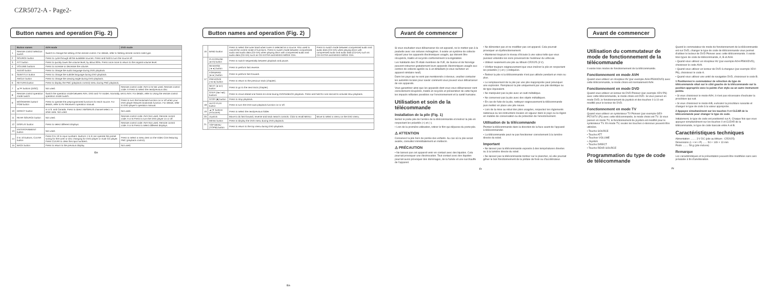CZR5072-A - Page2-
Button names and operation (Fig. 2)
| | Button names | AVH mode | DVD mode |
| --- | --- | --- | --- |
| 1 | Remote control selection switch | Switch to change the setting of the remote control. For details, refer to Setting remote control code type. | |
| 2 | SOURCE button | Press to cycle through all the available sources. Press and hold to turn the source off. | |
| 3 | ATT button | Press to quickly lower the volume level, by about 90%. Press once more to return to the original volume level. | |
| 4 | VOLUME buttons | Press to increase or decrease the volume. | |
| 5 | AUDIO button | Press to change the audio language during DVD playback. | |
| | SUBTITLE button | Press to change the subtitle language during DVD playback. | |
| | ANGLE button | Press to change the viewing angle during DVD playback. | |
| 6 | RETURN button | Press to display the PBC (playback control) menu during PBC playback. | |
| 7 | ▲/▼ buttons (DISC) | Not used. | Remote control code: AVH or B Not used. Remote control code: A Press to select the next/previous disc. |
| 8 | Remote control operation mode switch | Switch the operation mode between AVH, DVD and TV modes. Normally, set to AVH. For details, refer to Using the remote control operation mode switch. | |
| 9 | BOOKMARK button/ PGM button | Press to operate the preprogrammed functions for each source. For details, refer to AV Receiver's operation manual. | Press to turn the bookmark function on or off when your DVD player features bookmark function. For details, refer to DVD player's operation manual. |
| 10 | DIRECT button | In U.S. and Canada: Press to direct XM/SIRIUS channel select. In other area: Not used. | Not used. |
| 11 | REAR SOURCE button | Not used. | Remote control code: AVH Not used. Remote control code: A or B Press to turn the DVD player on or off. |
| 12 | DISPLAY button | Press to select different displays. | Remote control code: AVH Not used. Remote control code: A or B Press to select different displays. |
| 13 | ENTERTAINMENT button | Not used. | |
| 14 | 0 to 10 buttons, CLEAR button | Press 0 to 10 to input numbers. Buttons 1 to 6 can operate the preset tuning for the tuner or disc changing for DVD player or multi-CD player. Press CLEAR to clear the input numbers. | Press to select a menu item on the Video CDs featuring PBC (playback control). |
| 15 | BACK button | Press to return to the previous display. | Not used. |
En
Button names and operation (Fig. 2)
| 16 | BAND button | Press to select the tuner band when tuner is selected as a source. Also used to cancel the control mode of functions. Press to switch mode between compressed audio and audio data (CD-DA) when playing discs with compressed audio and audio data (CD-DA) such as CD-EXTRA and MIXED-MODE CDs. | Press to switch mode between compressed audio and audio data (CD-DA) when playing discs with compressed audio and audio data (CD-DA) such as CD-EXTRA and MIXED-MODE CDs. |
| 17 | PLAY/PAUSE (►/II) button | Press to switch sequentially between playback and pause. | |
| | REVERSE (◄◄) button | Press to perform fast reverse. | |
| | FORWARD (►►) button | Press to perform fast forward. | |
| | PREVIOUS (I◄◄) button | Press to return to the previous track (chapter). | |
| | NEXT (►►I) button | Press to go to the next track (chapter). | |
| | STEP (II►/◄II) buttons | Press to move ahead one frame at a time during DVD/VideoCD playback. Press and hold for one second to activate slow playback. | |
| | STOP (■) button | Press to stop playback. | |
| 18 | AUTO PLAY button | Press to turn the DVD auto-playback function on or off. | |
| 19 | ▲/▼ buttons (FOLDER) | Press to select the next/previous folder. | |
| 20 | Joystick | Move to do fast forward, reverse and track search controls. Click to recall MENU. | Move to select a menu on the DVD menu. |
| 21 | MENU button | Press to display the DVD menu during DVD playback. | |
| | TOP MENU (TOPM) button | Press to return to the top menu during DVD playback. | |
En
Avant de commencer
Si vous souhaitez vous débarrasser de cet appareil, ne le mettez pas à la poubelle avec vos ordures ménagères. Il existe un système de collecte séparé pour les appareils électroniques usagés, qui doivent être récupérés, traités et recyclés conformément à la législation.
Les habitants des 25 états membres de l'UE, de Suisse et de Norvège peuvent retourner gratuitement leurs appareils électroniques usagés aux centres de collecte agréés ou à un détaillant (si vous rachetez un appareil similaire neuf).
Dans les pays qui ne sont pas mentionnés ci-dessus, veuillez contacter les autorités locales pour savoir comment vous pouvez vous débarrasser de vos appareils.
Vous garantirez ainsi que les appareils dont vous vous débarrassez sont correctement récupérés, traités et recyclés et préviendrez de cette façon les impacts néfastes possibles sur l'environnement et la santé humaine.
Utilisation et soin de la télécommande
Installation de la pile (Fig. 1)
Sortez le porte-pile de l'arrière de la télécommande et insérez la pile en respectant les polarités (+) et (–).
• Lors de la première utilisation, retirez le film qui dépasse du porte-pile.
⚠ ATTENTION
Conservez la pile hors de portée des enfants. Au cas où la pile serait avalée, consultez immédiatement un médecin.
⚠ PRÉCAUTION
• Ne laissez pas cet appareil venir en contact avec des liquides. Cela pourrait provoquer une électrocution. Tout contact avec des liquides pourrait aussi provoquer des dommages, de la fumée et une surchauffe de l'appareil.
• Ne démontez pas et ne modifiez pas cet appareil. Cela pourrait provoquer un dysfonctionnement.
• Maintenez toujours le niveau d'écoute à une valeur telle que vous puissiez entendre les sons provenant de l'extérieur du véhicule.
• Utilisez seulement une pile au lithium CR2025 (3 V).
• Vérifiez toujours soigneusement que vous insérez la pile en respectant les polarités (+) et (–) indiquées.
• Retirez la pile si la télécommande n'est pas utilisée pendant un mois ou plus.
• Le remplacement de la pile par une pile inappropriée peut provoquer une explosion. Remplacez la pile uniquement par une pile identique ou de type équivalent.
• Ne manipulez pas la pile avec un outil métallique.
• Ne conservez pas la pile avec des objets métalliques.
• En cas de fuite de la pile, nettoyez soigneusement la télécommande puis mettez en place une pile neuve.
• Lors de la mise au rebut des piles usagées, respectez les règlements nationaux ou les instructions locales en vigueur dans le pays ou la région en matière de conservation ou de protection de l'environnement.
Utilisation de la télécommande
Pointez la télécommande dans la direction de la face avant de l'appareil à télécommander.
• La télécommande peut ne pas fonctionner correctement à la lumière directe du soleil.
Important
• Ne laissez pas la télécommande exposée à des températures élevées ou à la lumière directe du soleil.
• Ne laissez pas la télécommande tomber sur le plancher, où elle pourrait gêner le bon fonctionnement de la pédale de frein ou d'accélérateur.
Fr
Avant de commencer
Utilisation du commutateur de mode de fonctionnement de la télécommande
Il existe trois modes de fonctionnement de la télécommande.
Fonctionnement en mode AVH
Quand vous utilisez un récepteur AV (par exemple AVH-P5900DVD) avec cette télécommande, le mode choisi est normalement AVH.
Fonctionnement en mode DVD
Quand vous utilisez un lecteur de DVD Pioneer (par exemple XDV-P6) avec cette télécommande, le mode choisi est DVD. Si vous passez en mode DVD, le fonctionnement du joystick et des touches 0 à 10 est modifié pour le lecteur de DVD.
Fonctionnement en mode TV
Quand vous utilisez un syntoniseur TV Pioneer (par exemple GEX-P5700TV (P)) avec cette télécommande, le mode choisi est TV. Si vous passez en mode TV, le fonctionnement du joystick est modifié pour le syntoniseur TV. En mode TV, seules les touches ci-dessous peuvent être utilisées.
• Touche SOURCE
• Touche ATT
• Touches VOLUME
• Joystick
• Touche DIRECT
• Touche REAR SOURCE
Programmation du type de code de télécommande
Quand le commutateur de mode de fonctionnement de la télécommande est sur DVD, changer le type de code de télécommande vous permet d'utiliser le lecteur de DVD Pioneer avec cette télécommande. Il existe trois types de code de télécommande, A, B et AVH.
• Quand vous utilisez un récepteur AV (par exemple AVH-P5900DVD), choisissez le code AVH.
• Quand vous utilisez un lecteur de DVD à chargeur (par exemple XDV-P6), choisissez le code A.
• Quand vous utilisez une unité de navigation DVD, choisissez le code B.
1 Positionnez le commutateur de sélection du type de télécommande situé sur le côté gauche de la télécommande sur la position appropriée avec la pointe d'un stylo ou un autre instrument pointu.
• Si vous choisissez le mode AVH, il n'est pas nécessaire d'exécuter la procédure qui suit.
• Si vous choisissez le mode A/B, exécutez la procédure suivante et changez le type de code à la valeur appropriée.
2 Appuyez simultanément sur les touches 0 et CLEAR de la télécommande pour changer le type de code.
Initialement, le type de code est positionné sur A. Chaque fois que vous appuyez simultanément sur les touches 0 et CLEAR de la télécommande, le type de code bascule entre A et B.
Caractéristiques techniques
Alimentation ........ 3 V DC (pile au lithium : CR2025)
Dimensions (L × H × P) ...... 54 × 149 × 13 mm
Poids ........ 59 g (pile incluse)
Remarque
Les caractéristiques et la présentation peuvent être modifiées sans avis préalable à fin d'amélioration.
Fr